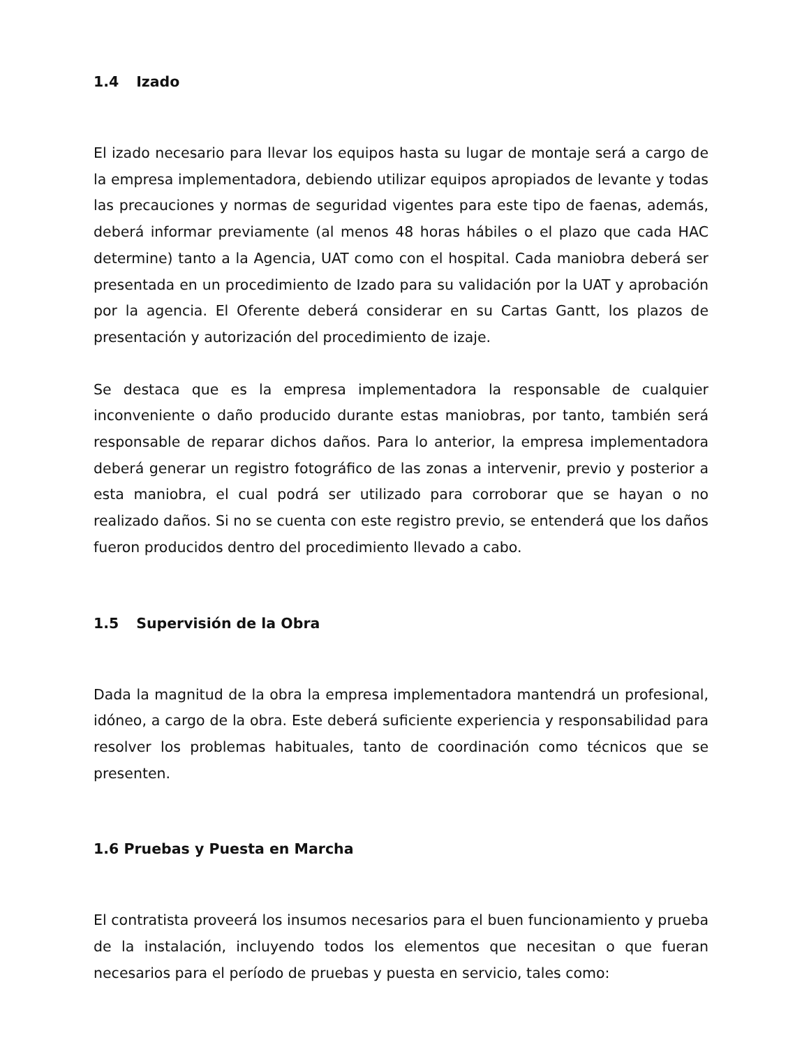1.4 Izado
El izado necesario para llevar los equipos hasta su lugar de montaje será a cargo de la empresa implementadora, debiendo utilizar equipos apropiados de levante y todas las precauciones y normas de seguridad vigentes para este tipo de faenas, además, deberá informar previamente (al menos 48 horas hábiles o el plazo que cada HAC determine) tanto a la Agencia, UAT como con el hospital. Cada maniobra deberá ser presentada en un procedimiento de Izado para su validación por la UAT y aprobación por la agencia. El Oferente deberá considerar en su Cartas Gantt, los plazos de presentación y autorización del procedimiento de izaje.
Se destaca que es la empresa implementadora la responsable de cualquier inconveniente o daño producido durante estas maniobras, por tanto, también será responsable de reparar dichos daños. Para lo anterior, la empresa implementadora deberá generar un registro fotográfico de las zonas a intervenir, previo y posterior a esta maniobra, el cual podrá ser utilizado para corroborar que se hayan o no realizado daños. Si no se cuenta con este registro previo, se entenderá que los daños fueron producidos dentro del procedimiento llevado a cabo.
1.5 Supervisión de la Obra
Dada la magnitud de la obra la empresa implementadora mantendrá un profesional, idóneo, a cargo de la obra. Este deberá suficiente experiencia y responsabilidad para resolver los problemas habituales, tanto de coordinación como técnicos que se presenten.
1.6 Pruebas y Puesta en Marcha
El contratista proveerá los insumos necesarios para el buen funcionamiento y prueba de la instalación, incluyendo todos los elementos que necesitan o que fueran necesarios para el período de pruebas y puesta en servicio, tales como: